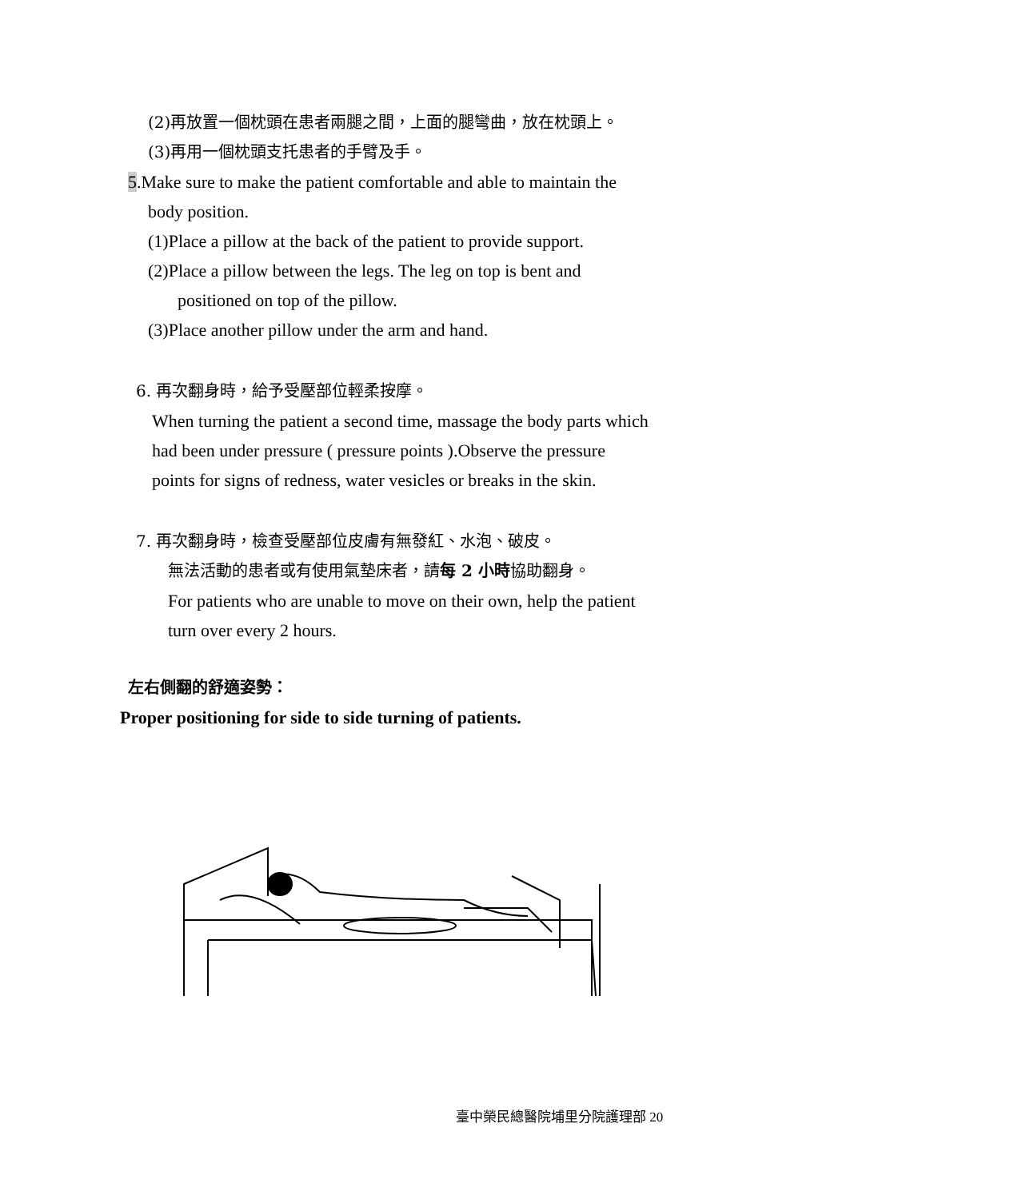(2)再放置一個枕頭在患者兩腿之間，上面的腿彎曲，放在枕頭上。
(3)再用一個枕頭支托患者的手臂及手。
5.Make sure to make the patient comfortable and able to maintain the
body position.
(1)Place a pillow at the back of the patient to provide support.
(2)Place a pillow between the legs. The leg on top is bent and
positioned on top of the pillow.
(3)Place another pillow under the arm and hand.
6. 再次翻身時，給予受壓部位輕柔按摩。
When turning the patient a second time, massage the body parts which
had been under pressure ( pressure points ).Observe the pressure
points for signs of redness, water vesicles or breaks in the skin.
7. 再次翻身時，檢查受壓部位皮膚有無發紅、水泡、破皮。
無法活動的患者或有使用氣墊床者，請每 2 小時協助翻身。
For patients who are unable to move on their own, help the patient
turn over every 2 hours.
左右側翻的舒適姿勢：
Proper positioning for side to side turning of patients.
臺中榮民總醫院埔里分院護理部 20